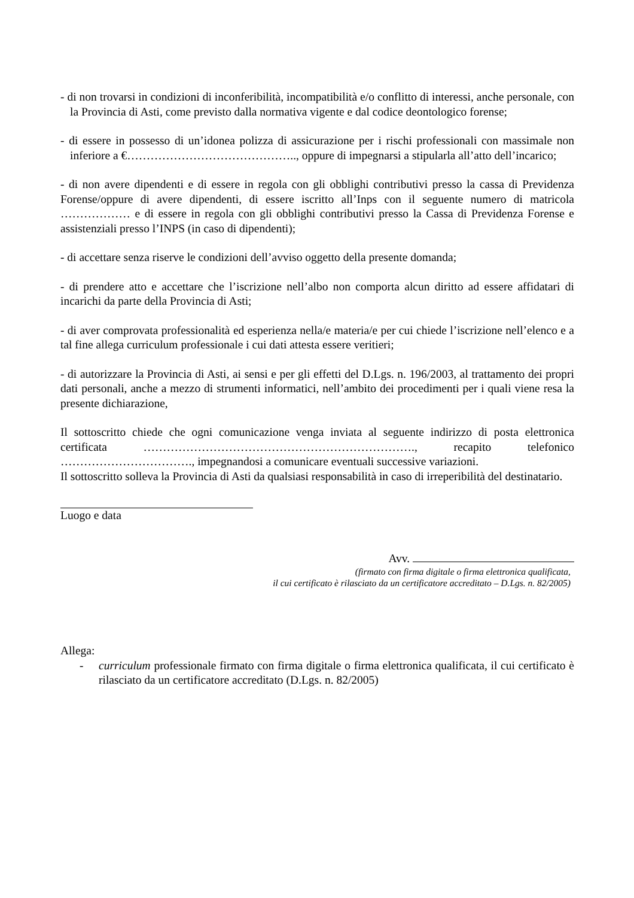- di non trovarsi in condizioni di inconferibilità, incompatibilità e/o conflitto di interessi, anche personale, con la Provincia di Asti, come previsto dalla normativa vigente e dal codice deontologico forense;
- di essere in possesso di un’idonea polizza di assicurazione per i rischi professionali con massimale non inferiore a €…………………………………….., oppure di impegnarsi a stipularla all’atto dell’incarico;
- di non avere dipendenti e di essere in regola con gli obblighi contributivi presso la cassa di Previdenza Forense/oppure di avere dipendenti, di essere iscritto all’Inps con il seguente numero di matricola ……………… e di essere in regola con gli obblighi contributivi presso la Cassa di Previdenza Forense e assistenziali presso l’INPS (in caso di dipendenti);
- di accettare senza riserve le condizioni dell’avviso oggetto della presente domanda;
- di prendere atto e accettare che l’iscrizione nell’albo non comporta alcun diritto ad essere affidatari di incarichi da parte della Provincia di Asti;
- di aver comprovata professionalità ed esperienza nella/e materia/e per cui chiede l’iscrizione nell’elenco e a tal fine allega curriculum professionale i cui dati attesta essere veritieri;
- di autorizzare la Provincia di Asti, ai sensi e per gli effetti del D.Lgs. n. 196/2003, al trattamento dei propri dati personali, anche a mezzo di strumenti informatici, nell’ambito dei procedimenti per i quali viene resa la presente dichiarazione,
Il sottoscritto chiede che ogni comunicazione venga inviata al seguente indirizzo di posta elettronica certificata ……………………………………………………………., recapito telefonico ……………………………., impegnandosi a comunicare eventuali successive variazioni.
Il sottoscritto solleva la Provincia di Asti da qualsiasi responsabilità in caso di irreperibilità del destinatario.
Luogo e data
Avv.
(firmato con firma digitale o firma elettronica qualificata,
il cui certificato è rilasciato da un certificatore accreditato – D.Lgs. n. 82/2005)
Allega:
- curriculum professionale firmato con firma digitale o firma elettronica qualificata, il cui certificato è rilasciato da un certificatore accreditato (D.Lgs. n. 82/2005)